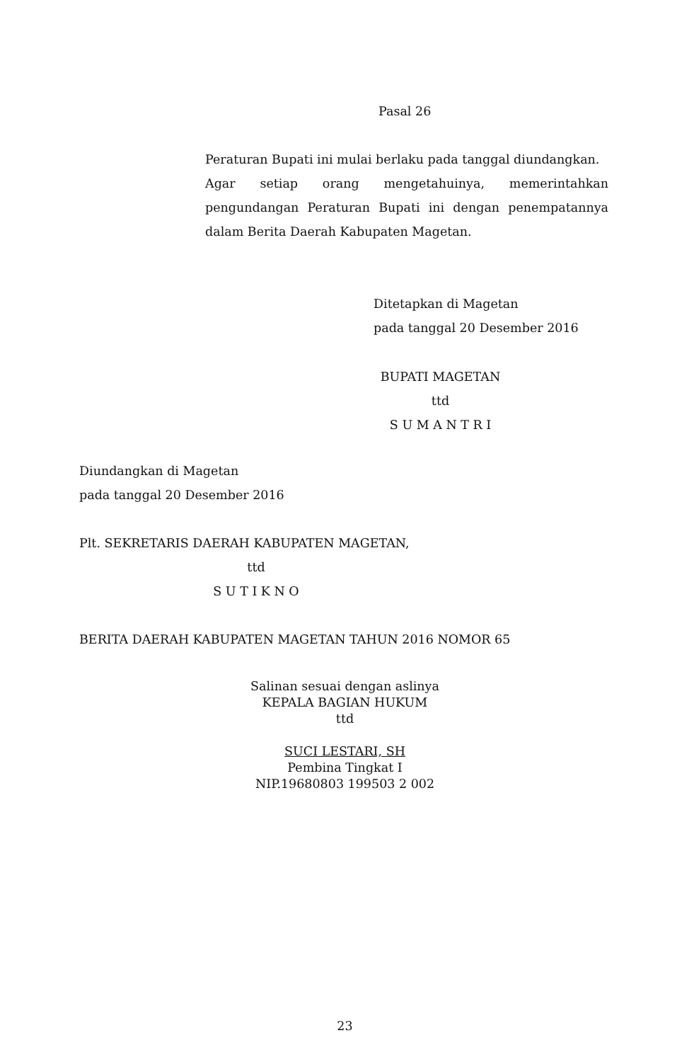Pasal 26
Peraturan Bupati ini mulai berlaku pada tanggal diundangkan.
Agar setiap orang mengetahuinya, memerintahkan pengundangan Peraturan Bupati ini dengan penempatannya dalam Berita Daerah Kabupaten Magetan.
Ditetapkan di Magetan
pada tanggal 20 Desember 2016
BUPATI MAGETAN
ttd
S U M A N T R I
Diundangkan di Magetan
pada tanggal 20 Desember 2016
Plt. SEKRETARIS DAERAH KABUPATEN MAGETAN,
ttd
S U T I K N O
BERITA DAERAH KABUPATEN MAGETAN TAHUN 2016 NOMOR 65
Salinan sesuai dengan aslinya
KEPALA BAGIAN HUKUM
ttd
SUCI LESTARI, SH
Pembina Tingkat I
NIP.19680803 199503 2 002
23